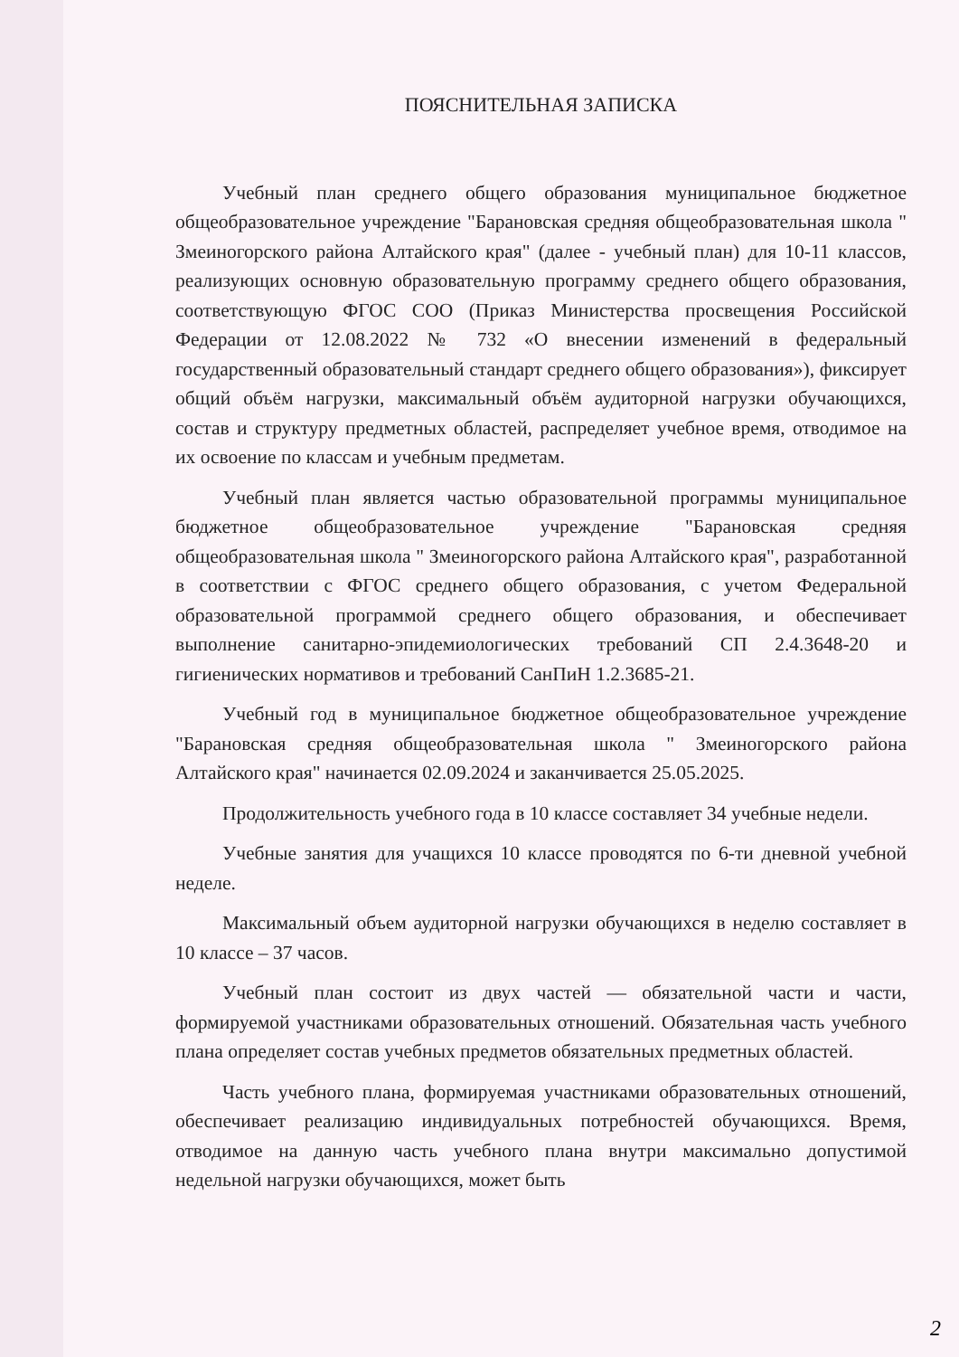ПОЯСНИТЕЛЬНАЯ ЗАПИСКА
Учебный план среднего общего образования муниципальное бюджетное общеобразовательное учреждение "Барановская средняя общеобразовательная школа " Змеиногорского района Алтайского края" (далее - учебный план) для 10-11 классов, реализующих основную образовательную программу среднего общего образования, соответствующую ФГОС СОО (Приказ Министерства просвещения Российской Федерации от 12.08.2022 № 732 «О внесении изменений в федеральный государственный образовательный стандарт среднего общего образования»), фиксирует общий объём нагрузки, максимальный объём аудиторной нагрузки обучающихся, состав и структуру предметных областей, распределяет учебное время, отводимое на их освоение по классам и учебным предметам.
Учебный план является частью образовательной программы муниципальное бюджетное общеобразовательное учреждение "Барановская средняя общеобразовательная школа " Змеиногорского района Алтайского края", разработанной в соответствии с ФГОС среднего общего образования, с учетом Федеральной образовательной программой среднего общего образования, и обеспечивает выполнение санитарно-эпидемиологических требований СП 2.4.3648-20 и гигиенических нормативов и требований СанПиН 1.2.3685-21.
Учебный год в муниципальное бюджетное общеобразовательное учреждение "Барановская средняя общеобразовательная школа " Змеиногорского района Алтайского края" начинается 02.09.2024 и заканчивается 25.05.2025.
Продолжительность учебного года в 10 классе составляет 34 учебные недели.
Учебные занятия для учащихся 10 классе проводятся по 6-ти дневной учебной неделе.
Максимальный объем аудиторной нагрузки обучающихся в неделю составляет в 10 классе – 37 часов.
Учебный план состоит из двух частей — обязательной части и части, формируемой участниками образовательных отношений. Обязательная часть учебного плана определяет состав учебных предметов обязательных предметных областей.
Часть учебного плана, формируемая участниками образовательных отношений, обеспечивает реализацию индивидуальных потребностей обучающихся. Время, отводимое на данную часть учебного плана внутри максимально допустимой недельной нагрузки обучающихся, может быть
2